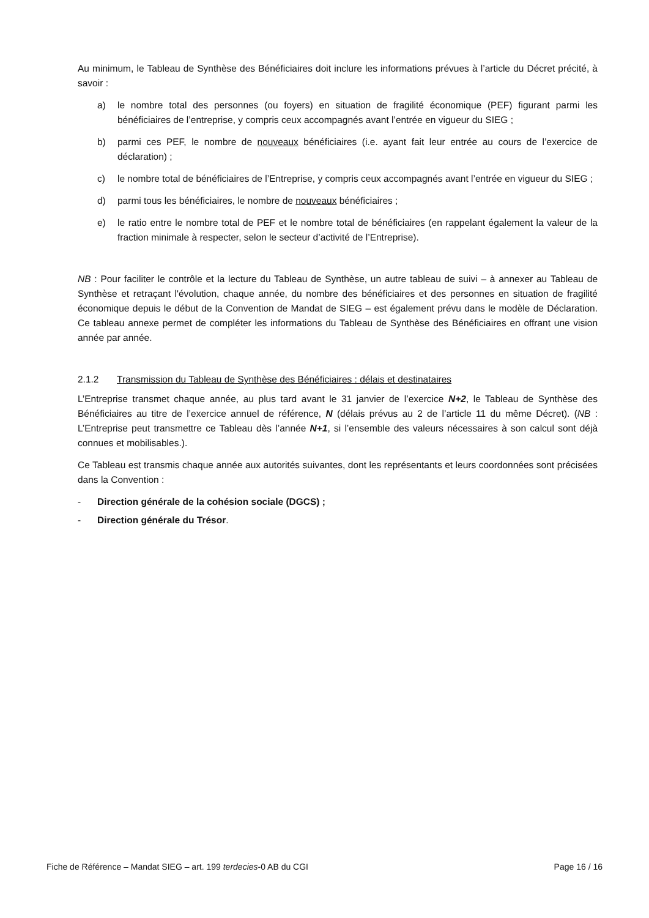Au minimum, le Tableau de Synthèse des Bénéficiaires doit inclure les informations prévues à l’article du Décret précité, à savoir :
a) le nombre total des personnes (ou foyers) en situation de fragilité économique (PEF) figurant parmi les bénéficiaires de l’entreprise, y compris ceux accompagnés avant l’entrée en vigueur du SIEG ;
b) parmi ces PEF, le nombre de nouveaux bénéficiaires (i.e. ayant fait leur entrée au cours de l’exercice de déclaration) ;
c) le nombre total de bénéficiaires de l’Entreprise, y compris ceux accompagnés avant l’entrée en vigueur du SIEG ;
d) parmi tous les bénéficiaires, le nombre de nouveaux bénéficiaires ;
e) le ratio entre le nombre total de PEF et le nombre total de bénéficiaires (en rappelant également la valeur de la fraction minimale à respecter, selon le secteur d’activité de l’Entreprise).
NB : Pour faciliter le contrôle et la lecture du Tableau de Synthèse, un autre tableau de suivi – à annexer au Tableau de Synthèse et retraçant l'évolution, chaque année, du nombre des bénéficiaires et des personnes en situation de fragilité économique depuis le début de la Convention de Mandat de SIEG – est également prévu dans le modèle de Déclaration. Ce tableau annexe permet de compléter les informations du Tableau de Synthèse des Bénéficiaires en offrant une vision année par année.
2.1.2 Transmission du Tableau de Synthèse des Bénéficiaires : délais et destinataires
L’Entreprise transmet chaque année, au plus tard avant le 31 janvier de l’exercice N+2, le Tableau de Synthèse des Bénéficiaires au titre de l’exercice annuel de référence, N (délais prévus au 2 de l’article 11 du même Décret). (NB : L’Entreprise peut transmettre ce Tableau dès l’année N+1, si l’ensemble des valeurs nécessaires à son calcul sont déjà connues et mobilisables.).
Ce Tableau est transmis chaque année aux autorités suivantes, dont les représentants et leurs coordonnées sont précisées dans la Convention :
- Direction générale de la cohésion sociale (DGCS) ;
- Direction générale du Trésor.
Fiche de Référence – Mandat SIEG – art. 199 terdecies-0 AB du CGI Page 16 / 16